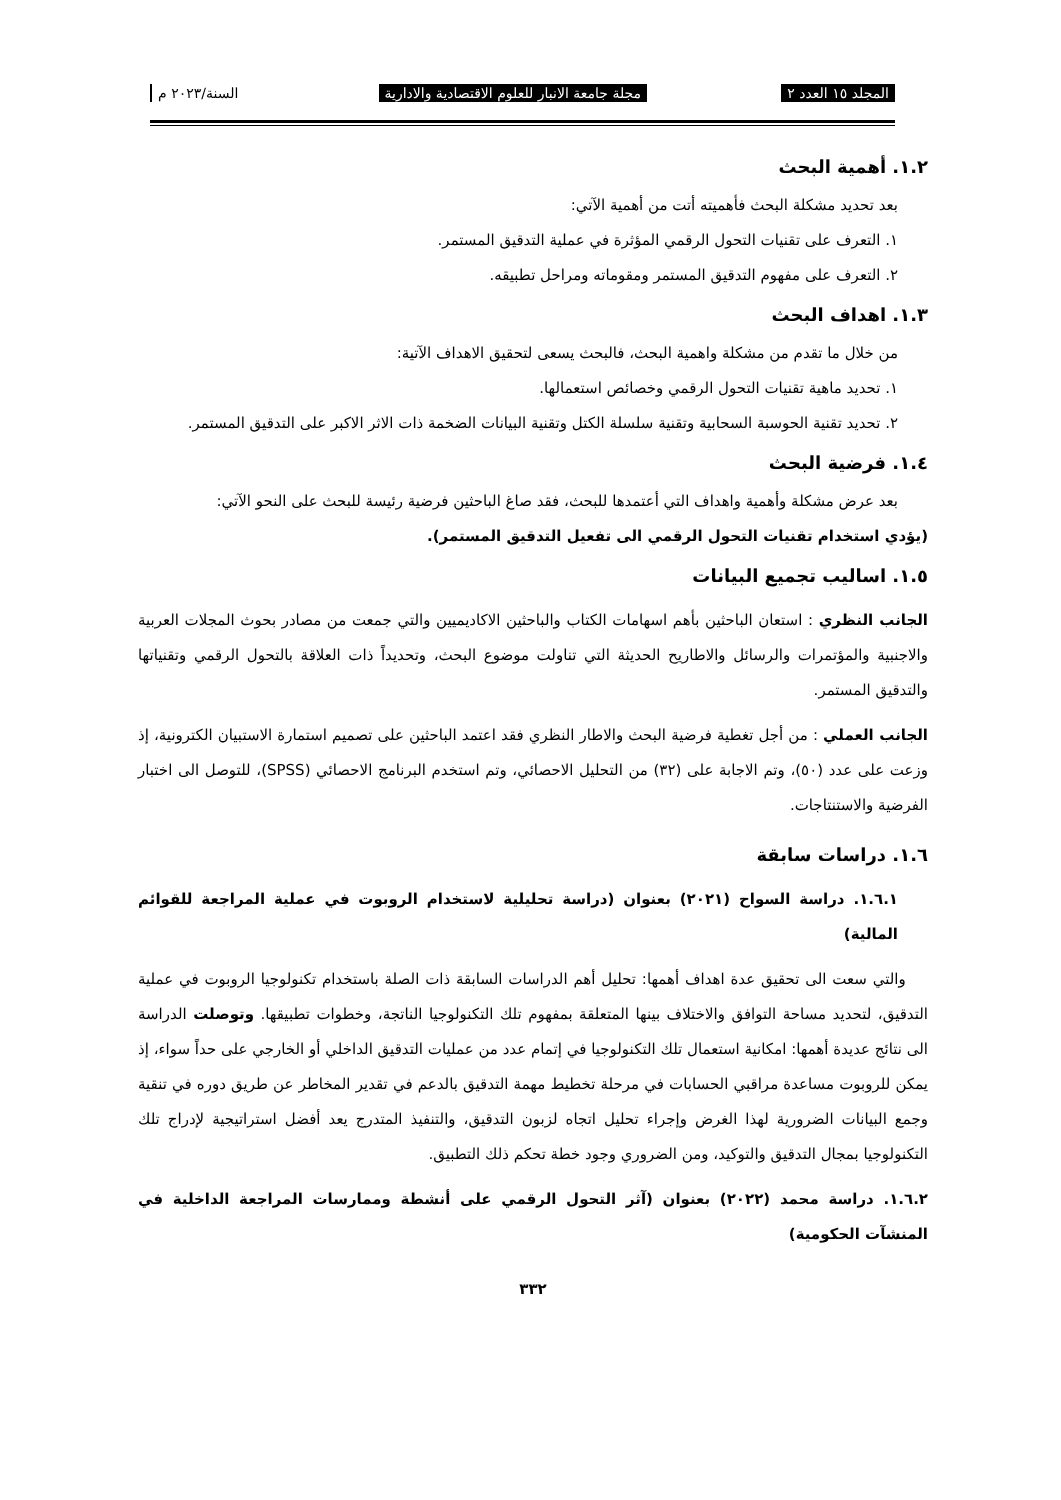المجلد ١٥ العدد ٢ مجلة جامعة الانبار للعلوم الاقتصادية والادارية السنة/٢٠٢٣ م
١.٢. أهمية البحث
بعد تحديد مشكلة البحث فأهميته أتت من أهمية الآتي:
١. التعرف على تقنيات التحول الرقمي المؤثرة في عملية التدقيق المستمر.
٢. التعرف على مفهوم التدقيق المستمر ومقوماته ومراحل تطبيقه.
١.٣. اهداف البحث
من خلال ما تقدم من مشكلة واهمية البحث، فالبحث يسعى لتحقيق الاهداف الآتية:
١. تحديد ماهية تقنيات التحول الرقمي وخصائص استعمالها.
٢. تحديد تقنية الحوسبة السحابية وتقنية سلسلة الكتل وتقنية البيانات الضخمة ذات الاثر الاكبر على التدقيق المستمر.
١.٤. فرضية البحث
بعد عرض مشكلة وأهمية واهداف التي أعتمدها للبحث، فقد صاغ الباحثين فرضية رئيسة للبحث على النحو الآتي:
(يؤدي استخدام تقنيات التحول الرقمي الى تفعيل التدقيق المستمر).
١.٥. اساليب تجميع البيانات
الجانب النظري : استعان الباحثين بأهم اسهامات الكتاب والباحثين الاكاديميين والتي جمعت من مصادر بحوث المجلات العربية والاجنبية والمؤتمرات والرسائل والاطاريح الحديثة التي تناولت موضوع البحث، وتحديداً ذات العلاقة بالتحول الرقمي وتقنياتها والتدقيق المستمر.
الجانب العملي : من أجل تغطية فرضية البحث والاطار النظري فقد اعتمد الباحثين على تصميم استمارة الاستبيان الكترونية، إذ وزعت على عدد (٥٠)، وتم الاجابة على (٣٢) من التحليل الاحصائي، وتم استخدم البرنامج الاحصائي (SPSS)، للتوصل الى اختبار الفرضية والاستنتاجات.
١.٦. دراسات سابقة
١.٦.١. دراسة السواح (٢٠٢١) بعنوان (دراسة تحليلية لاستخدام الروبوت في عملية المراجعة للقوائم المالية)
والتي سعت الى تحقيق عدة اهداف أهمها: تحليل أهم الدراسات السابقة ذات الصلة باستخدام تكنولوجيا الروبوت في عملية التدقيق، لتحديد مساحة التوافق والاختلاف بينها المتعلقة بمفهوم تلك التكنولوجيا الناتجة، وخطوات تطبيقها. وتوصلت الدراسة الى نتائج عديدة أهمها: امكانية استعمال تلك التكنولوجيا في إتمام عدد من عمليات التدقيق الداخلي أو الخارجي على حداً سواء، إذ يمكن للروبوت مساعدة مراقبي الحسابات في مرحلة تخطيط مهمة التدقيق بالدعم في تقدير المخاطر عن طريق دوره في تنقية وجمع البيانات الضرورية لهذا الغرض وإجراء تحليل اتجاه لزبون التدقيق، والتنفيذ المتدرج يعد أفضل استراتيجية لإدراج تلك التكنولوجيا بمجال التدقيق والتوكيد، ومن الضروري وجود خطة تحكم ذلك التطبيق.
١.٦.٢. دراسة محمد (٢٠٢٢) بعنوان (آثر التحول الرقمي على أنشطة وممارسات المراجعة الداخلية في المنشآت الحكومية)
٣٣٢